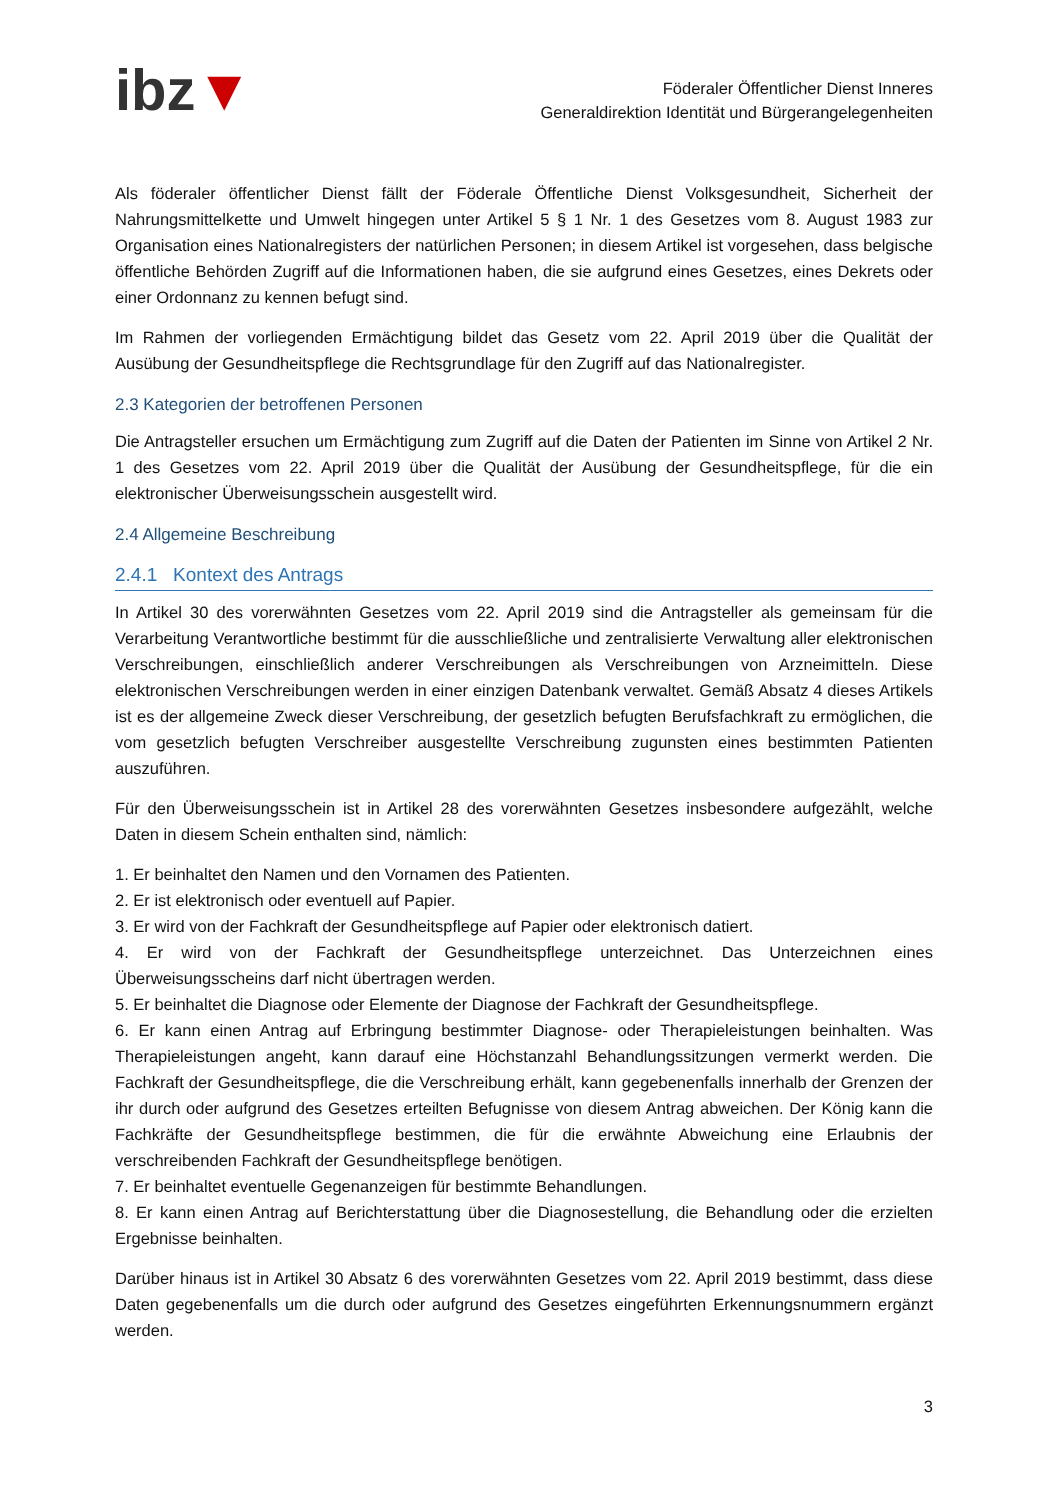ibz▼
Föderaler Öffentlicher Dienst Inneres
Generaldirektion Identität und Bürgerangelegenheiten
Als föderaler öffentlicher Dienst fällt der Föderale Öffentliche Dienst Volksgesundheit, Sicherheit der Nahrungsmittelkette und Umwelt hingegen unter Artikel 5 § 1 Nr. 1 des Gesetzes vom 8. August 1983 zur Organisation eines Nationalregisters der natürlichen Personen; in diesem Artikel ist vorgesehen, dass belgische öffentliche Behörden Zugriff auf die Informationen haben, die sie aufgrund eines Gesetzes, eines Dekrets oder einer Ordonnanz zu kennen befugt sind.
Im Rahmen der vorliegenden Ermächtigung bildet das Gesetz vom 22. April 2019 über die Qualität der Ausübung der Gesundheitspflege die Rechtsgrundlage für den Zugriff auf das Nationalregister.
2.3 Kategorien der betroffenen Personen
Die Antragsteller ersuchen um Ermächtigung zum Zugriff auf die Daten der Patienten im Sinne von Artikel 2 Nr. 1 des Gesetzes vom 22. April 2019 über die Qualität der Ausübung der Gesundheitspflege, für die ein elektronischer Überweisungsschein ausgestellt wird.
2.4 Allgemeine Beschreibung
2.4.1 Kontext des Antrags
In Artikel 30 des vorerwähnten Gesetzes vom 22. April 2019 sind die Antragsteller als gemeinsam für die Verarbeitung Verantwortliche bestimmt für die ausschließliche und zentralisierte Verwaltung aller elektronischen Verschreibungen, einschließlich anderer Verschreibungen als Verschreibungen von Arzneimitteln. Diese elektronischen Verschreibungen werden in einer einzigen Datenbank verwaltet. Gemäß Absatz 4 dieses Artikels ist es der allgemeine Zweck dieser Verschreibung, der gesetzlich befugten Berufsfachkraft zu ermöglichen, die vom gesetzlich befugten Verschreiber ausgestellte Verschreibung zugunsten eines bestimmten Patienten auszuführen.
Für den Überweisungsschein ist in Artikel 28 des vorerwähnten Gesetzes insbesondere aufgezählt, welche Daten in diesem Schein enthalten sind, nämlich:
1. Er beinhaltet den Namen und den Vornamen des Patienten.
2. Er ist elektronisch oder eventuell auf Papier.
3. Er wird von der Fachkraft der Gesundheitspflege auf Papier oder elektronisch datiert.
4. Er wird von der Fachkraft der Gesundheitspflege unterzeichnet. Das Unterzeichnen eines Überweisungsscheins darf nicht übertragen werden.
5. Er beinhaltet die Diagnose oder Elemente der Diagnose der Fachkraft der Gesundheitspflege.
6. Er kann einen Antrag auf Erbringung bestimmter Diagnose- oder Therapieleistungen beinhalten. Was Therapieleistungen angeht, kann darauf eine Höchstanzahl Behandlungssitzungen vermerkt werden. Die Fachkraft der Gesundheitspflege, die die Verschreibung erhält, kann gegebenenfalls innerhalb der Grenzen der ihr durch oder aufgrund des Gesetzes erteilten Befugnisse von diesem Antrag abweichen. Der König kann die Fachkräfte der Gesundheitspflege bestimmen, die für die erwähnte Abweichung eine Erlaubnis der verschreibenden Fachkraft der Gesundheitspflege benötigen.
7. Er beinhaltet eventuelle Gegenanzeigen für bestimmte Behandlungen.
8. Er kann einen Antrag auf Berichterstattung über die Diagnosestellung, die Behandlung oder die erzielten Ergebnisse beinhalten.
Darüber hinaus ist in Artikel 30 Absatz 6 des vorerwähnten Gesetzes vom 22. April 2019 bestimmt, dass diese Daten gegebenenfalls um die durch oder aufgrund des Gesetzes eingeführten Erkennungsnummern ergänzt werden.
3